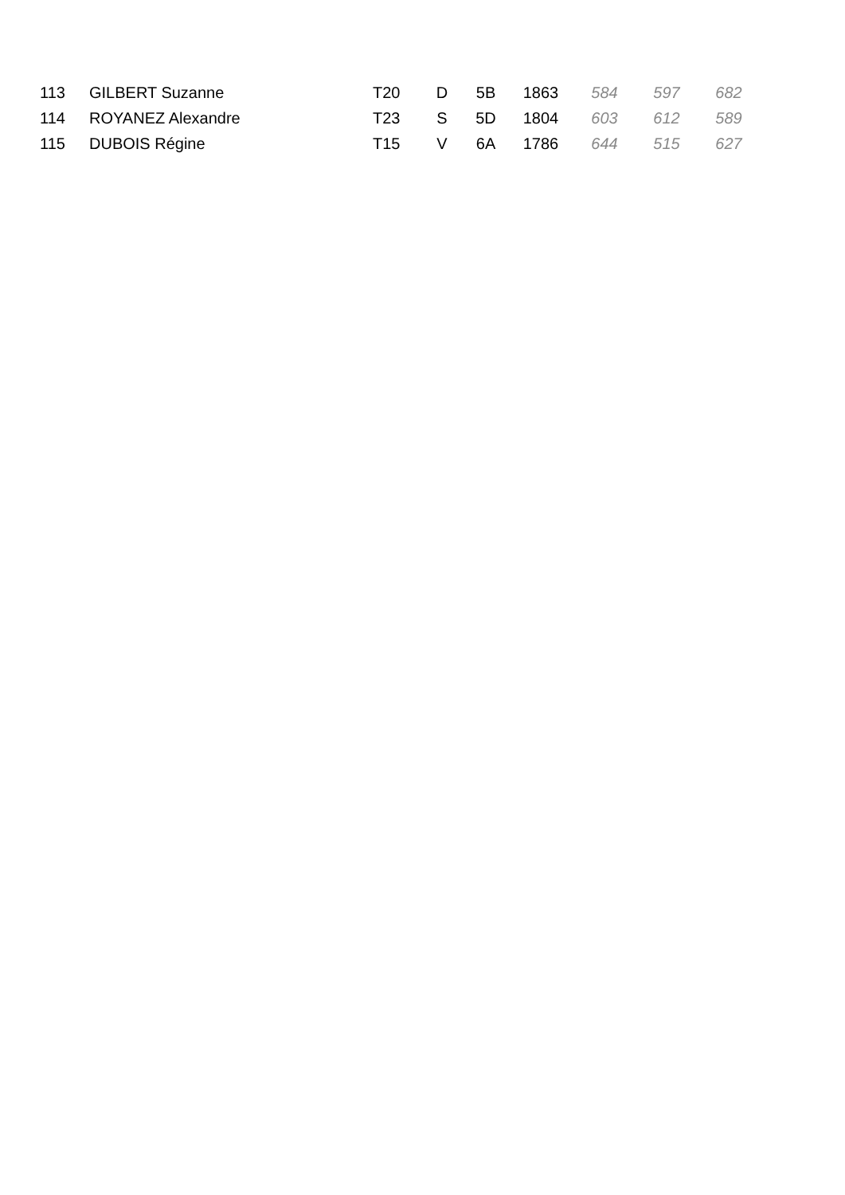| 113 | GILBERT Suzanne | T20 | D | 5B | 1863 | 584 | 597 | 682 |
| 114 | ROYANEZ Alexandre | T23 | S | 5D | 1804 | 603 | 612 | 589 |
| 115 | DUBOIS Régine | T15 | V | 6A | 1786 | 644 | 515 | 627 |